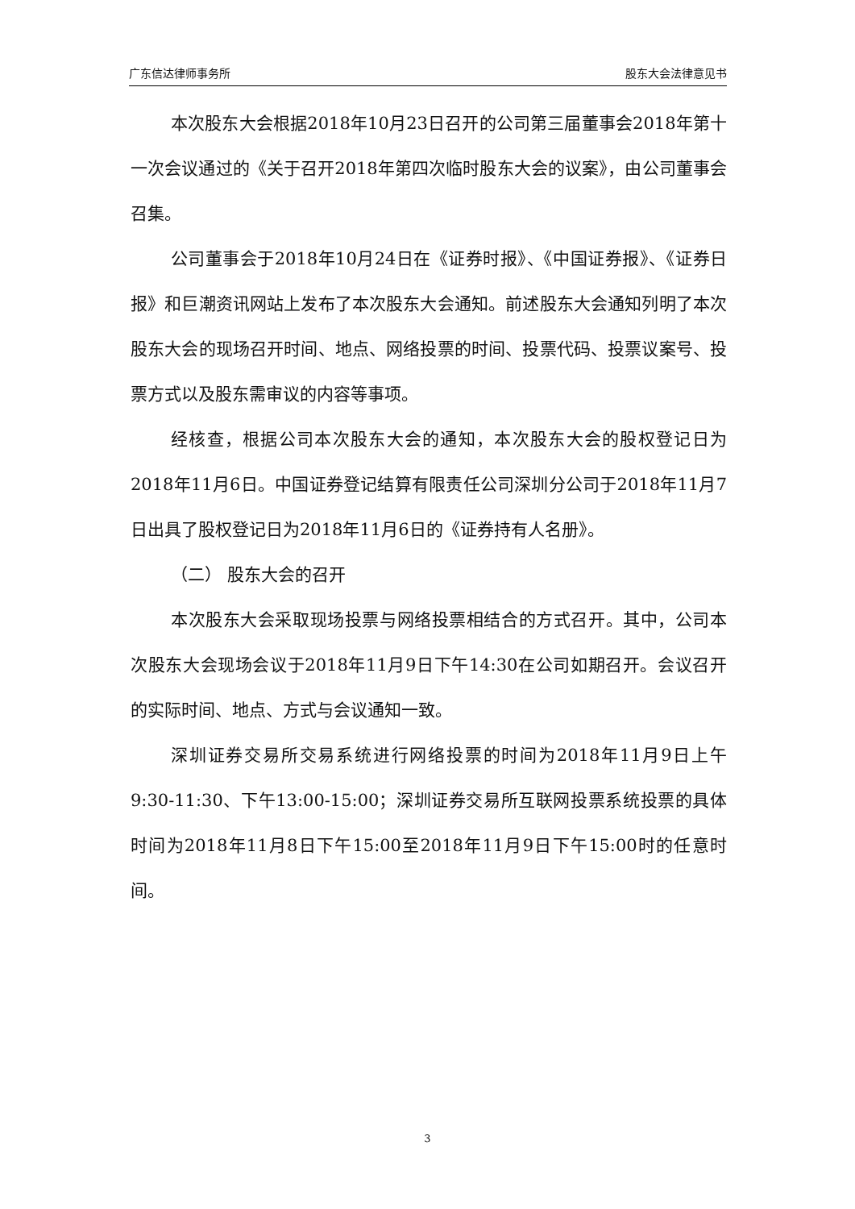广东信达律师事务所 股东大会法律意见书
本次股东大会根据2018年10月23日召开的公司第三届董事会2018年第十一次会议通过的《关于召开2018年第四次临时股东大会的议案》，由公司董事会召集。
公司董事会于2018年10月24日在《证券时报》、《中国证券报》、《证券日报》和巨潮资讯网站上发布了本次股东大会通知。前述股东大会通知列明了本次股东大会的现场召开时间、地点、网络投票的时间、投票代码、投票议案号、投票方式以及股东需审议的内容等事项。
经核查，根据公司本次股东大会的通知，本次股东大会的股权登记日为2018年11月6日。中国证券登记结算有限责任公司深圳分公司于2018年11月7日出具了股权登记日为2018年11月6日的《证券持有人名册》。
（二） 股东大会的召开
本次股东大会采取现场投票与网络投票相结合的方式召开。其中，公司本次股东大会现场会议于2018年11月9日下午14:30在公司如期召开。会议召开的实际时间、地点、方式与会议通知一致。
深圳证券交易所交易系统进行网络投票的时间为2018年11月9日上午9:30-11:30、下午13:00-15:00；深圳证券交易所互联网投票系统投票的具体时间为2018年11月8日下午15:00至2018年11月9日下午15:00时的任意时间。
3